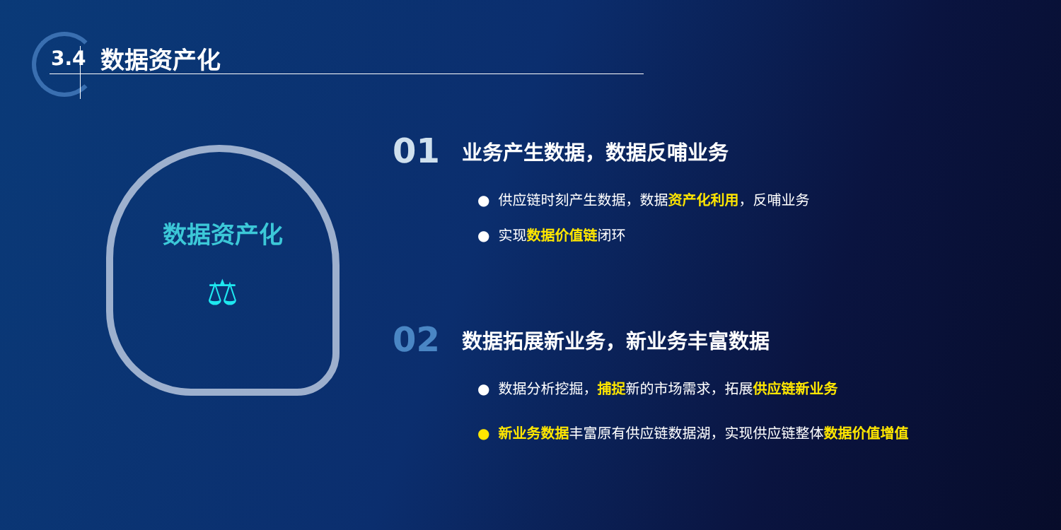3.4 数据资产化
数据资产化
⚖
01 业务产生数据，数据反哺业务
● 供应链时刻产生数据，数据资产化利用，反哺业务
● 实现数据价值链闭环
02 数据拓展新业务，新业务丰富数据
● 数据分析挖掘，捕捉新的市场需求，拓展供应链新业务
● 新业务数据丰富原有供应链数据湖，实现供应链整体数据价值增值